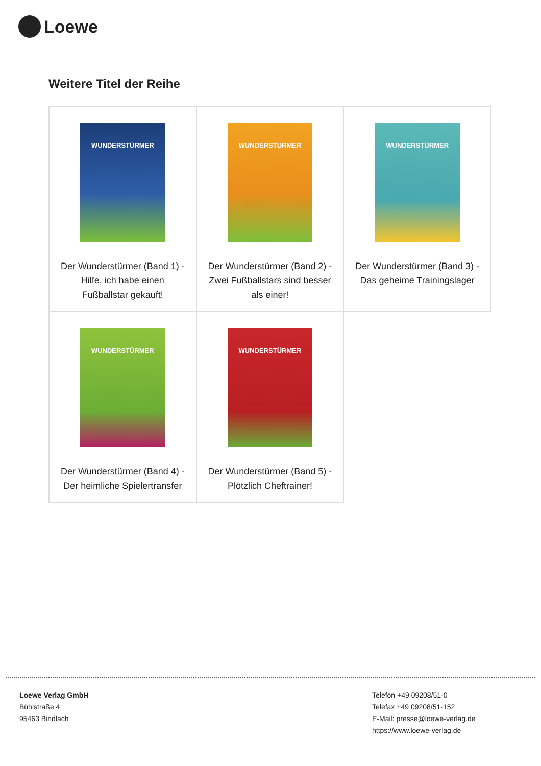Loewe
Weitere Titel der Reihe
| WUNDERSTÜRMER Der Wunderstürmer (Band 1) - Hilfe, ich habe einen Fußballstar gekauft! | WUNDERSTÜRMER Der Wunderstürmer (Band 2) - Zwei Fußballstars sind besser als einer! | WUNDERSTÜRMER Der Wunderstürmer (Band 3) - Das geheime Trainingslager |
| WUNDERSTÜRMER Der Wunderstürmer (Band 4) - Der heimliche Spielertransfer | WUNDERSTÜRMER Der Wunderstürmer (Band 5) - Plötzlich Cheftrainer! | |
Loewe Verlag GmbH
Bühlstraße 4
95463 Bindlach
Telefon +49 09208/51-0
Telefax +49 09208/51-152
E-Mail: presse@loewe-verlag.de
https://www.loewe-verlag.de